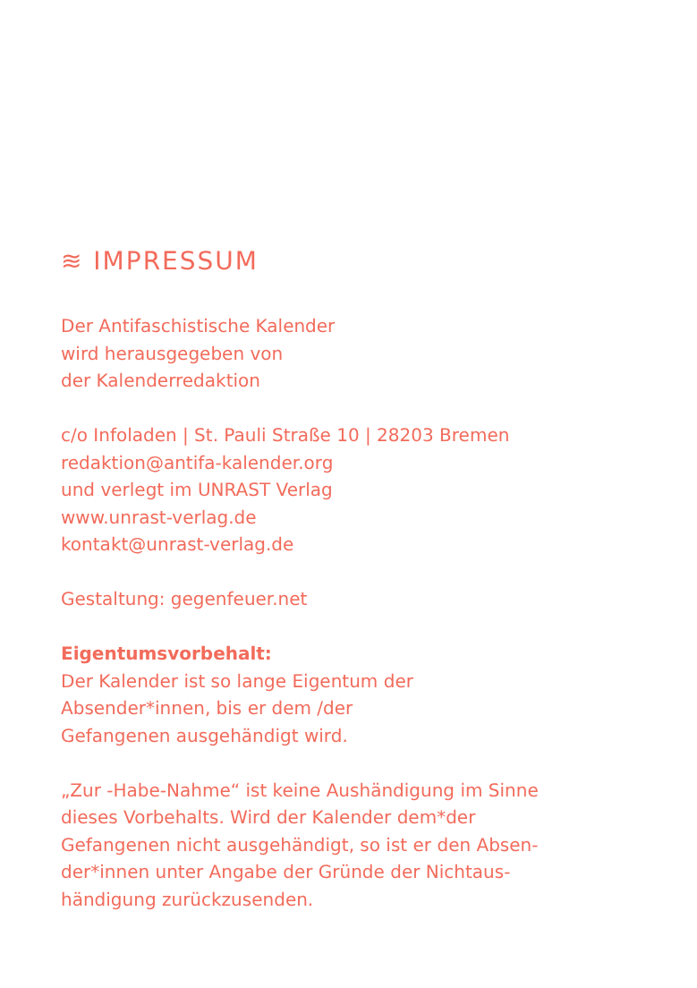≋ IMPRESSUM
Der Antifaschistische Kalender
wird herausgegeben von
der Kalenderredaktion
c/o Infoladen | St. Pauli Straße 10 | 28203 Bremen
redaktion@antifa-kalender.org
und verlegt im UNRAST Verlag
www.unrast-verlag.de
kontakt@unrast-verlag.de
Gestaltung: gegenfeuer.net
Eigentumsvorbehalt:
Der Kalender ist so lange Eigentum der
Absender*innen, bis er dem /der
Gefangenen ausgehändigt wird.
„Zur -Habe-Nahme“ ist keine Aushändigung im Sinne
dieses Vorbehalts. Wird der Kalender dem*der
Gefangenen nicht ausgehändigt, so ist er den Absen-
der*innen unter Angabe der Gründe der Nichtaus-
händigung zurückzusenden.